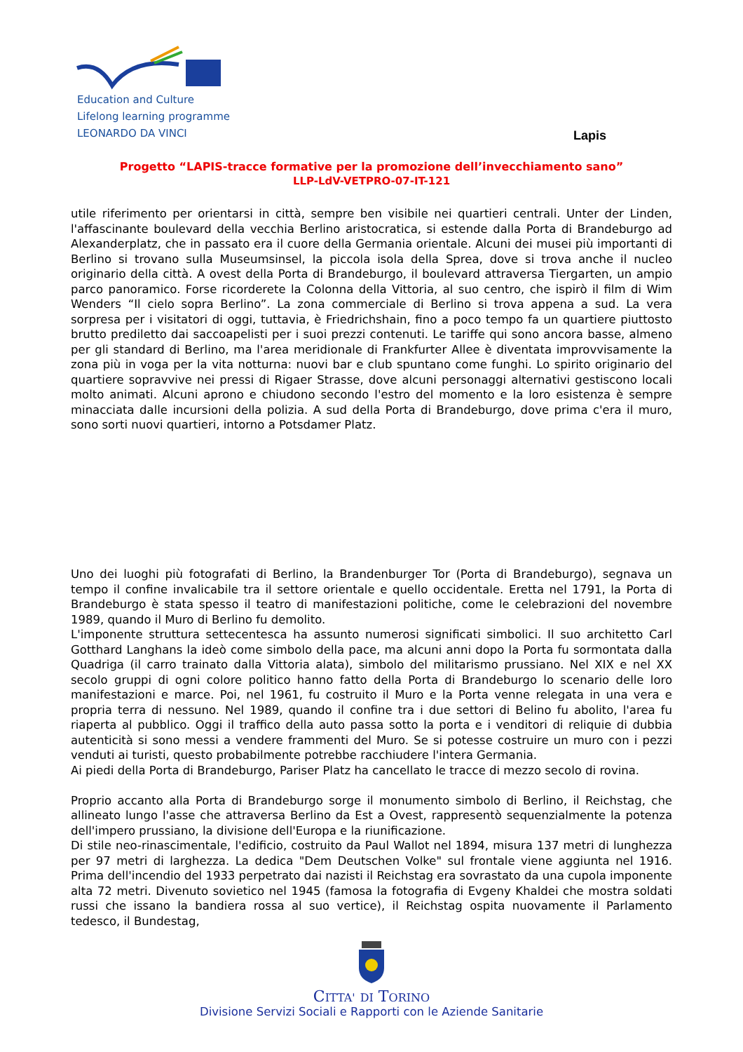Education and Culture
Lifelong learning programme
LEONARDO DA VINCI
Lapis
Progetto “LAPIS-tracce formative per la promozione dell’invecchiamento sano”
LLP-LdV-VETPRO-07-IT-121
utile riferimento per orientarsi in città, sempre ben visibile nei quartieri centrali. Unter der Linden, l'affascinante boulevard della vecchia Berlino aristocratica, si estende dalla Porta di Brandeburgo ad Alexanderplatz, che in passato era il cuore della Germania orientale. Alcuni dei musei più importanti di Berlino si trovano sulla Museumsinsel, la piccola isola della Sprea, dove si trova anche il nucleo originario della città. A ovest della Porta di Brandeburgo, il boulevard attraversa Tiergarten, un ampio parco panoramico. Forse ricorderete la Colonna della Vittoria, al suo centro, che ispirò il film di Wim Wenders “Il cielo sopra Berlino”. La zona commerciale di Berlino si trova appena a sud. La vera sorpresa per i visitatori di oggi, tuttavia, è Friedrichshain, fino a poco tempo fa un quartiere piuttosto brutto prediletto dai saccoapelisti per i suoi prezzi contenuti. Le tariffe qui sono ancora basse, almeno per gli standard di Berlino, ma l'area meridionale di Frankfurter Allee è diventata improvvisamente la zona più in voga per la vita notturna: nuovi bar e club spuntano come funghi. Lo spirito originario del quartiere sopravvive nei pressi di Rigaer Strasse, dove alcuni personaggi alternativi gestiscono locali molto animati. Alcuni aprono e chiudono secondo l'estro del momento e la loro esistenza è sempre minacciata dalle incursioni della polizia. A sud della Porta di Brandeburgo, dove prima c'era il muro, sono sorti nuovi quartieri, intorno a Potsdamer Platz.
Uno dei luoghi più fotografati di Berlino, la Brandenburger Tor (Porta di Brandeburgo), segnava un tempo il confine invalicabile tra il settore orientale e quello occidentale. Eretta nel 1791, la Porta di Brandeburgo è stata spesso il teatro di manifestazioni politiche, come le celebrazioni del novembre 1989, quando il Muro di Berlino fu demolito.
L'imponente struttura settecentesca ha assunto numerosi significati simbolici. Il suo architetto Carl Gotthard Langhans la ideò come simbolo della pace, ma alcuni anni dopo la Porta fu sormontata dalla Quadriga (il carro trainato dalla Vittoria alata), simbolo del militarismo prussiano. Nel XIX e nel XX secolo gruppi di ogni colore politico hanno fatto della Porta di Brandeburgo lo scenario delle loro manifestazioni e marce. Poi, nel 1961, fu costruito il Muro e la Porta venne relegata in una vera e propria terra di nessuno. Nel 1989, quando il confine tra i due settori di Belino fu abolito, l'area fu riaperta al pubblico. Oggi il traffico della auto passa sotto la porta e i venditori di reliquie di dubbia autenticità si sono messi a vendere frammenti del Muro. Se si potesse costruire un muro con i pezzi venduti ai turisti, questo probabilmente potrebbe racchiudere l'intera Germania.
Ai piedi della Porta di Brandeburgo, Pariser Platz ha cancellato le tracce di mezzo secolo di rovina.
Proprio accanto alla Porta di Brandeburgo sorge il monumento simbolo di Berlino, il Reichstag, che allineato lungo l'asse che attraversa Berlino da Est a Ovest, rappresentò sequenzialmente la potenza dell'impero prussiano, la divisione dell'Europa e la riunificazione.
Di stile neo-rinascimentale, l'edificio, costruito da Paul Wallot nel 1894, misura 137 metri di lunghezza per 97 metri di larghezza. La dedica "Dem Deutschen Volke" sul frontale viene aggiunta nel 1916. Prima dell'incendio del 1933 perpetrato dai nazisti il Reichstag era sovrastato da una cupola imponente alta 72 metri. Divenuto sovietico nel 1945 (famosa la fotografia di Evgeny Khaldei che mostra soldati russi che issano la bandiera rossa al suo vertice), il Reichstag ospita nuovamente il Parlamento tedesco, il Bundestag,
CITTA' DI TORINO
Divisione Servizi Sociali e Rapporti con le Aziende Sanitarie